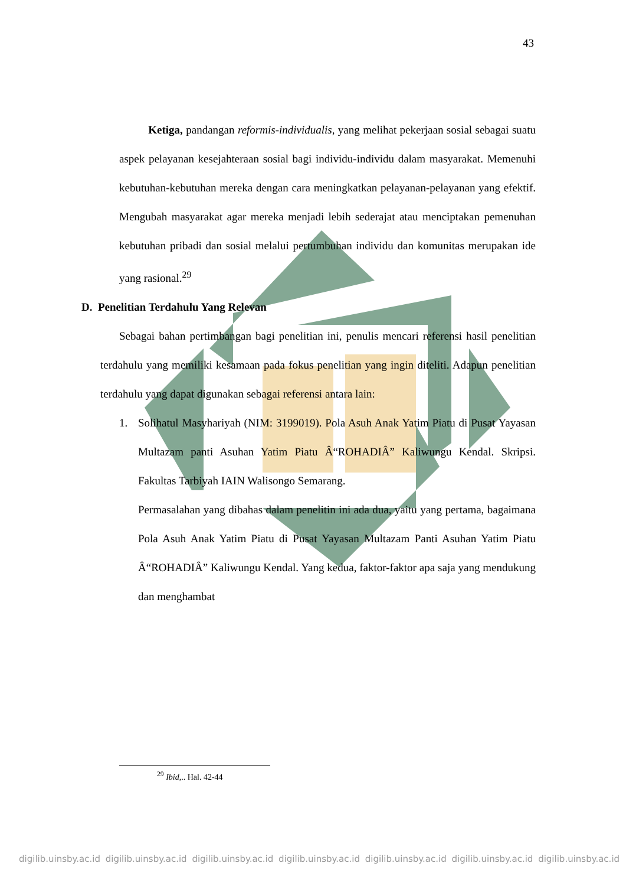43
Ketiga, pandangan reformis-individualis, yang melihat pekerjaan sosial sebagai suatu aspek pelayanan kesejahteraan sosial bagi individu-individu dalam masyarakat. Memenuhi kebutuhan-kebutuhan mereka dengan cara meningkatkan pelayanan-pelayanan yang efektif. Mengubah masyarakat agar mereka menjadi lebih sederajat atau menciptakan pemenuhan kebutuhan pribadi dan sosial melalui pertumbuhan individu dan komunitas merupakan ide yang rasional.<sup>29</sup>
D. Penelitian Terdahulu Yang Relevan
Sebagai bahan pertimbangan bagi penelitian ini, penulis mencari referensi hasil penelitian terdahulu yang memiliki kesamaan pada fokus penelitian yang ingin diteliti. Adapun penelitian terdahulu yang dapat digunakan sebagai referensi antara lain:
1. Solihatul Masyhariyah (NIM: 3199019). Pola Asuh Anak Yatim Piatu di Pusat Yayasan Multazam panti Asuhan Yatim Piatu Â“ROHADIÂ” Kaliwungu Kendal. Skripsi. Fakultas Tarbiyah IAIN Walisongo Semarang.
Permasalahan yang dibahas dalam penelitin ini ada dua, yaitu yang pertama, bagaimana Pola Asuh Anak Yatim Piatu di Pusat Yayasan Multazam Panti Asuhan Yatim Piatu Â“ROHADIÂ” Kaliwungu Kendal. Yang kedua, faktor-faktor apa saja yang mendukung dan menghambat
<sup>29</sup> Ibid,.. Hal. 42-44
digilib.uinsby.ac.id digilib.uinsby.ac.id digilib.uinsby.ac.id digilib.uinsby.ac.id digilib.uinsby.ac.id digilib.uinsby.ac.id digilib.uinsby.ac.id